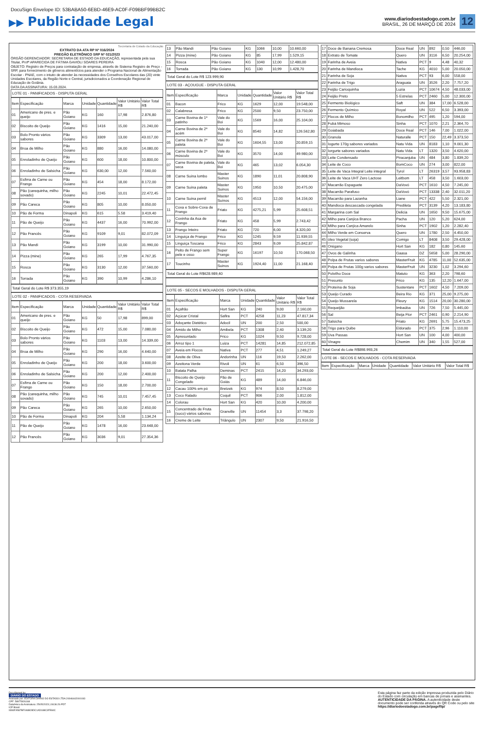DocuSign Envelope ID: 53BABA50-6EBD-46E9-AC0F-F09BBF99BB2C
▶▶ Publicidade Legal
www.diariodoestadogo.com.br
BRASIL, 26 DE MARÇO DE 2024
12
Secretaria de Estado da Educação
EXTRATO DA ATA RP Nº 016/2024
PREGÃO ELETRÔNICO SRP Nº 021/2023
ÓRGÃO GERENCIADOR: SECRETARIA DE ESTADO DA EDUCAÇÃO, representada pela sua Titular, Profª APARECIDA DE FÁTIMA GAVIOLI SOARES PEREIRA
OBJETO: Registro de Preços para contratação de empresa, através de Sistema Registro de Preço - SRP, para fornecimento de gêneros alimentícios para atender o Programa Nacional de Alimentação Escolar - PNAE, com o intuito de atender às necessidades dos Conselhos Escolares das (20) vinte Unidades Escolares, da Região Norte e Central, jurisdicionados a Coordenação Regional de Educação de Goiânia.
DATA DA ASSINATURA: 15.03.2024.
LOTE 01 - PANIFICADOS - DISPUTA GERAL
| Item | Especificação | Marca | Unidade | Quantidade | Valor Unitário R$ | Valor Total R$ |
| --- | --- | --- | --- | --- | --- | --- |
| 01 | Americano de pres. e queijo | Pão Goiano | KG | 160 | 17,98 | 2.876,80 |
| 02 | Biscoito de Queijo | Pão Goiano | KG | 1416 | 15,00 | 21.240,00 |
| 03 | Bolo Pronto vários sabores | Pão Goiano | KG | 3309 | 13,00 | 43.017,00 |
| 04 | Broa de Milho | Pão Goiano | KG | 880 | 16,00 | 14.080,00 |
| 05 | Enroladinho de Queijo | Pão Goiano | KG | 600 | 18,00 | 10.800,00 |
| 06 | Enroladinho de Salsicha | Pão Goiano | KG | 630,00 | 12,00 | 7.560,00 |
| 07 | Esfirra de Carne ou Frango | Pão Goiano | KG | 454 | 18,00 | 8.172,00 |
| 08 | Pão (carequinha, milho sovado) | Pão Goiano | KG | 2245 | 10,01 | 22.472,45 |
| 09 | Pão Careca | Pão Goiano | KG | 805 | 10,00 | 8.050,00 |
| 10 | Pão de Forma | Dinapoli | KG | 615 | 5.58 | 3.419,40 |
| 11 | Pão de Queijo | Pão Goiano | KG | 4437 | 16,00 | 70.992,00 |
| 12 | Pão Francês | Pão Goiano | KG | 9109 | 9,01 | 82.072,09 |
| 13 | Pão Mandi | Pão Goiano | KG | 3199 | 10,00 | 31.990,00 |
| 14 | Pizza (mine) | Pão Goiano | KG | 265 | 17,99 | 4.767,35 |
| 15 | Rosca | Pão Goiano | KG | 3130 | 12,00 | 37.560,00 |
| 16 | Torrada | Pão Goiano | KG | 390 | 10,99 | 4.286,10 |
Total Geral do Lote R$ 373.355,19
LOTE 02 - PANIFICADOS - COTA RESERVADA
| Item | Especificação | Marca | Unidade | Quantidade | Valor Unitário R$ | Valor Total R$ |
| --- | --- | --- | --- | --- | --- | --- |
| 01 | Americano de pres. e queijo | Pão Goiano | KG | 50 | 17,98 | 899,00 |
| 02 | Biscoito de Queijo | Pão Goiano | KG | 472 | 15,00 | 7.080,00 |
| 03 | Bolo Pronto vários sabores | Pão Goiano | KG | 1103 | 13,00 | 14.339,00 |
| 04 | Broa de Milho | Pão Goiano | KG | 290 | 16,00 | 4.640,00 |
| 05 | Enroladinho de Queijo | Pão Goiano | KG | 200 | 18,00 | 3.600,00 |
| 06 | Enroladinho de Salsicha | Pão Goiano | KG | 200 | 12,00 | 2.400,00 |
| 07 | Esfirra de Carne ou Frango | Pão Goiano | KG | 150 | 18,00 | 2.700,00 |
| 08 | Pão (carequinha, milho sovado) | Pão Goiano | KG | 745 | 10,01 | 7.457,45 |
| 09 | Pão Careca | Pão Goiano | KG | 265 | 10,00 | 2.650,00 |
| 10 | Pão de Forma | Dinapoli | KG | 204 | 5,58 | 1.134,24 |
| 11 | Pão de Queijo | Pão Goiano | KG | 1478 | 16,00 | 23.648,00 |
| 12 | Pão Francês | Pão Goiano | KG | 3036 | 9,01 | 27.354,36 |
| 13 | Pão Mandi | Pão Goiano | KG | 1066 | 10,00 | 10.660,00 |
| 14 | Pizza (mine) | Pão Goiano | KG | 85 | 17,99 | 1.529,15 |
| 15 | Rosca | Pão Goiano | KG | 1040 | 12,00 | 12.480,00 |
| 16 | Torrada | Pão Goiano | KG | 130 | 10,99 | 1.428,70 |
Total Geral do Lote R$ 123.999,90
LOTE 03 - AÇOUGUE - DISPUTA GERAL
| Item | Especificação | Marca | Unidade | Quantidade | Valor Unitário R$ | Valor Total R$ |
| --- | --- | --- | --- | --- | --- | --- |
| 01 | Bacon | Frico | KG | 1629 | 12,00 | 19.548,00 |
| 02 | Calabresa | Frico | KG | 2500 | 9,50 | 23.750,00 |
| 03 | Carne Bovina de 1ª patinho | Vale do Boi | KG | 1569 | 16,00 | 25.104,00 |
| 04 | Carne Bovina de 2ª acém | Vale do Boi | KG | 8540 | 14,82 | 126.562,80 |
| 05 | Carne Bovina de 2ª paleta | Vale do Boi | KG | 1604,55 | 13,00 | 20.859,15 |
| 06 | Carne Bovina de 2ª músculo | Vale do Boi | KG | 3570 | 14,00 | 49.980,00 |
| 07 | Carne Bovina de paleta, seca | Vale do Boi | KG | 465 | 13,02 | 6.054,30 |
| 08 | Carne Suína lombo | Master Suinos | KG | 1890 | 11,01 | 20.808,90 |
| 09 | Carne Suína paleta | Master Suinos | KG | 1950 | 10,50 | 20.475,00 |
| 10 | Carne Suína pernil | Master Suínos | KG | 4513 | 12,00 | 54.156,00 |
| 11 | Coxa e Sobre-Coxa de Frango | Friato | KG | 4275,21 | 5,99 | 25.608,51 |
| 12 | Coxinha da Asa de Frango | Friato | KG | 458 | 5,99 | 2.743,42 |
| 13 | Frango Inteiro | Friato | KG | 720 | 6,00 | 4.320,00 |
| 14 | Linguiça de Frango | Frico | KG | 1245 | 9,59 | 11.939,55 |
| 15 | Linguiça Toscana | Frico | KG | 2843 | 9,09 | 25.842,87 |
| 16 | Peito de Frango sem pele e osso | Super Frango | KG | 16197 | 10,50 | 170.068,50 |
| 17 | Toucinho | Master Suinos | KG | 1924,40 | 11,00 | 21.168,40 |
Total Geral do Lote R$628.989,40
LOTE 05 - SECOS E MOLHADOS - DISPUTA GERAL
| Item | Especificação | Marca | Unidade | Quantidade | Valor Unitário R$ | Valor Total R$ |
| --- | --- | --- | --- | --- | --- | --- |
| 01 | Açafrão | Hort San | KG | 240 | 9,00 | 2.160,00 |
| 02 | Açúcar Cristal | Safira | PCT | 4258 | 11,23 | 47.817,34 |
| 03 | Adoçante Dietético | Adocil | UN | 200 | 2,50 | 500,00 |
| 04 | Amido de Milho | Amibela | PCT | 1308 | 2,40 | 3.139,20 |
| 05 | Apresuntado | Frico | KG | 1024 | 9,50 | 9.728,00 |
| 06 | Arroz tipo 1 | Luiza | PCT | 14281 | 14,85 | 212.072,85 |
| 07 | Aveia em Flocos | Nativa | PCT | 277 | 4,51 | 1.249,27 |
| 08 | Azeite de Oliva | Andorinha | UN | 116 | 19,50 | 2.262,00 |
| 09 | Azeitona Verde | Rivoli | UN | 61 | 6,50 | 396,50 |
| 10 | Batata Palha | Deminas | PCT | 2415 | 14,20 | 34.293,00 |
| 11 | Biscoito de Queijo Congelado | Pão de Goiás | KG | 489 | 14,00 | 6.846,00 |
| 12 | Cacau 100% em pó | Bretzek | KG | 974 | 8,50 | 8.279,00 |
| 13 | Coco Ralado | Coquil | PCT | 906 | 2,00 | 1.812,00 |
| 14 | Colorau | Hort San | KG | 420 | 10,00 | 4.200,00 |
| 15 | Concentrado de Fruta (suco) vários sabores | Granville | UN | 11454 | 3,3 | 37.798,20 |
| 16 | Creme de Leite | Triângulo | UN | 2307 | 9,50 | 21.916,50 |
| 17 | Doce de Banana Cremosa | Doce Real | UN | 892 | 0,50 | 446,00 |
| 18 | Extrato de Tomate | Quero | UN | 3116 | 6,50 | 20.254,00 |
| 19 | Farinha de Aveia | Nativa | PCT | 9 | 4,48 | 40,32 |
| 20 | Farinha de Mandioca | Tache | KG | 4010 | 5,00 | 20.050,00 |
| 21 | Farinha de Soja | Nativa | PCT | 93 | 6,00 | 558,00 |
| 22 | Farinha de Trigo | Araguaia | UN | 3526 | 2,20 | 7.757,20 |
| 23 | Feijão Carioquinha | Luzia | PCT | 10674 | 4,50 | 48.033,00 |
| 24 | Feijão Preto | 5 Estrelas | PCT | 2460 | 5,00 | 12.300,00 |
| 25 | Fermento Biológico | Saft | UN | 384 | 17,00 | 6.528,00 |
| 26 | Fermento Químico | Royal | UN | 522 | 6,50 | 3.393,00 |
| 27 | Flocos de Milho | Bonomilho | PCT | 495 | 1,20 | 594,00 |
| 28 | Fubá Mimoso | Sinha | PCT | 1070 | 2,21 | 2.364,70 |
| 29 | Goiabada | Doce Real | PCT | 146 | 7,00 | 1.022,00 |
| 30 | Granola | Naturalle | PCT | 150 | 22,49 | 3.373,50 |
| 31 | Iogurte 170g sabores variados | Natu Vida | UN | 8183 | 1,10 | 9.001,30 |
| 32 | Iorgurte sabores variados | Natu Vida | LT | 1320 | 3,50 | 4.620,00 |
| 33 | Leite Condensado | Piracanjuba | UN | 484 | 3,80 | 1.839,20 |
| 34 | Leite de Coco | BomCoco | UN | 274 | 3,00 | 822,00 |
| 35 | Leite de Vaca Integral Leite integral | Tyrol | LT | 26319 | 3,57 | 93.958,83 |
| 36 | Leite de Vaca UHT Zero Lactose | Leitbom | LT | 458 | 3,50 | 1.603,00 |
| 37 | Macarrão Espaguete | DaVovó | PCT | 1610 | 4,50 | 7.245,00 |
| 38 | Macarrão Parafuso | DaVovó | PCT | 13338 | 2,40 | 32.011,20 |
| 39 | Macarrão para Lazanha | Liane | PCT | 422 | 5,50 | 2.321,00 |
| 40 | Mandioca descascada congelada | Predileta | PCT | 3139 | 4,20 | 13.183,80 |
| 41 | Margarina com Sal | Delicia | UN | 1650 | 9,50 | 15.675,00 |
| 42 | Milho para Canjica Branco | Pacha | UN | 120 | 5,20 | 624,00 |
| 43 | Milho para Canjica Amarelo | Sinha | PCT | 1902 | 1,20 | 2.282,40 |
| 44 | Milho Verde em Conserva | Quero | UN | 1780 | 2,50 | 4.450,00 |
| 45 | óleo Vegetal (soja) | Comigo | LT | 8408 | 3,50 | 29.428,00 |
| 46 | Orégano | Hort San | KG | 182 | 0,80 | 145,60 |
| 47 | Ovos de Galinha | Gaasa | DZ | 5658 | 5,00 | 28.290,00 |
| 48 | Polpa de Frutas varios sabores | MasterFruit | KG | 4785 | 11,00 | 52.635,00 |
| 49 | Polpa de Frutas 100g varios sabores | MasterFruit | UN | 3230 | 1,02 | 3.294,60 |
| 50 | Polvilho Doce | Matuto | KG | 363 | 2,20 | 798,60 |
| 51 | Presunto | Frico | KG | 135 | 12,20 | 1.647,00 |
| 52 | Proteína de Soja | Sustentare | PCT | 1602 | 4,50 | 7.209,00 |
| 53 | Queijo Curado | Beira Rio | KG | 371 | 25,00 | 9.275,00 |
| 54 | Queijo Mussarela | Fleury | KG | 1514 | 20,00 | 30.280,00 |
| 55 | Requeijão | Imbaúba | UN | 726 | 7,50 | 5.445,00 |
| 56 | Sal | Beija Flor | PCT | 2461 | 0,90 | 2.214,90 |
| 57 | Salsicha | Friato | KG | 2691 | 5,75 | 15.473,25 |
| 58 | Trigo para Quibe | Eldorado | PCT | 375 | 2,96 | 1.110,00 |
| 59 | Uva Passas | Hort San | UN | 100 | 4,00 | 400,00 |
| 60 | Vinagre | Chemim | UN | 340 | 1,55 | 527,00 |
Total Geral do Lote R$898.993,26
LOTE 06 - SECOS E MOLHADOS - COTA RESERVADA
| Item | Especificação | Marca | Unidade | Quantidade | Valor Unitário R$ | Valor Total R$ |
| --- | --- | --- | --- | --- | --- | --- |
DocuSigned by:
DIÁRIO DO ESTADO
Assinado por: EDITORA DIARIO DO ESTADO LTDA:24946442000193
CPF: 58975926168
Data/Hora da Assinatura: 25/05/2023 | 08:36:26 PDT
ICP Brasil
9393FA587BF046B28DC1AD188C3FE84C
Esta página faz parte da edição impressa produzida pelo Diário do Estado com circulação em bancas de jornais e assinantes.
AUTENTICIDADE DA PÁGINA. A autenticidade deste documento pode ser conferida através do QR Code ou pelo site https://diariodoestadogo.com.br/pageflip/